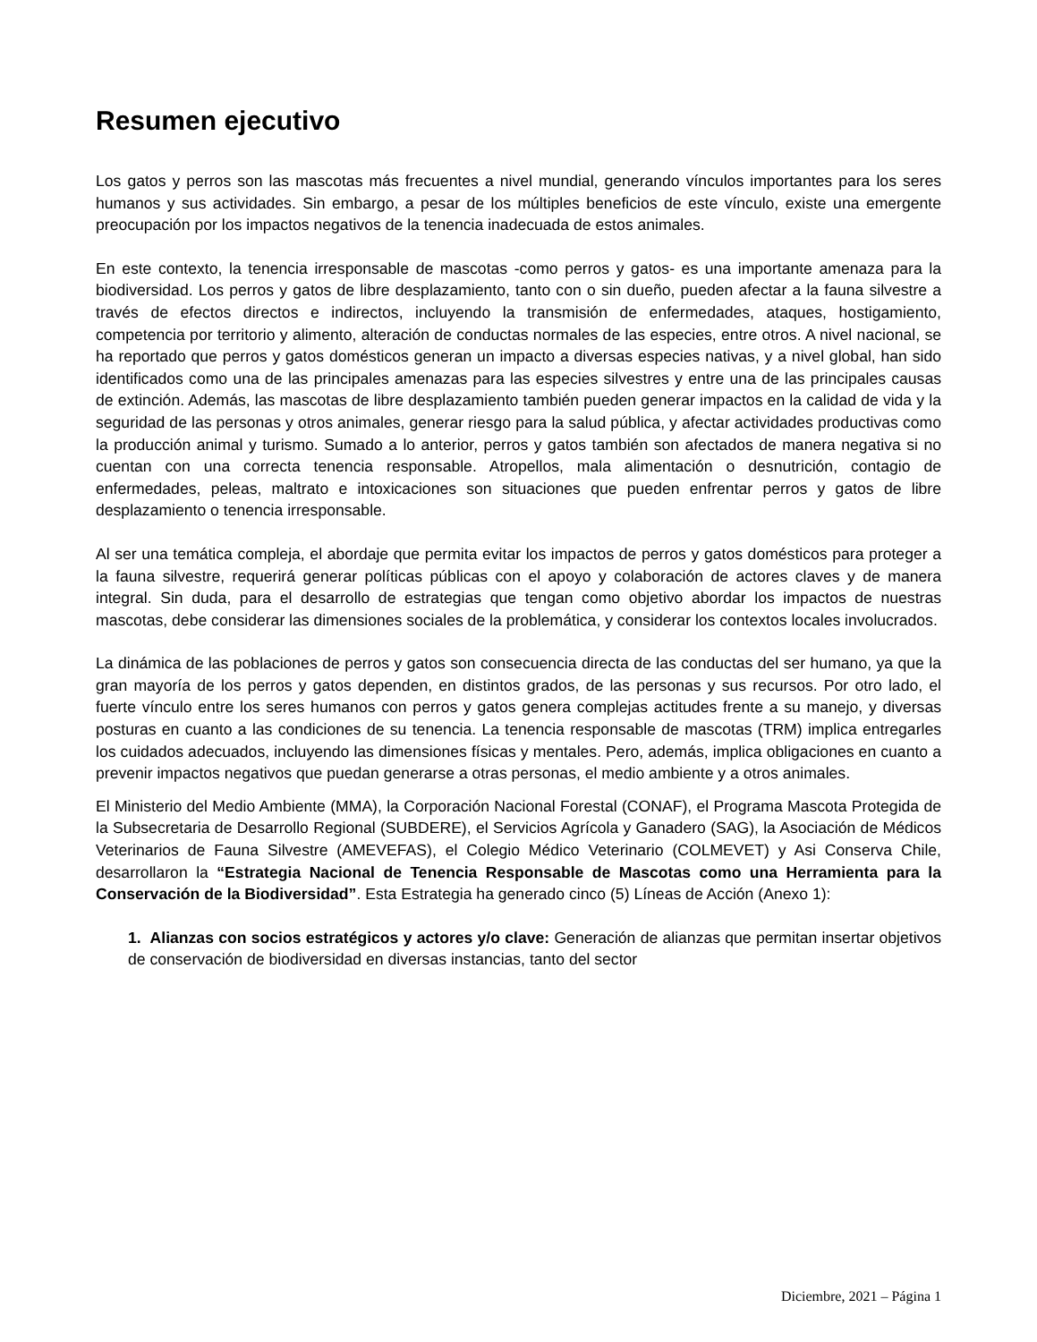Resumen ejecutivo
Los gatos y perros son las mascotas más frecuentes a nivel mundial, generando vínculos importantes para los seres humanos y sus actividades. Sin embargo, a pesar de los múltiples beneficios de este vínculo, existe una emergente preocupación por los impactos negativos de la tenencia inadecuada de estos animales.
En este contexto, la tenencia irresponsable de mascotas -como perros y gatos- es una importante amenaza para la biodiversidad. Los perros y gatos de libre desplazamiento, tanto con o sin dueño, pueden afectar a la fauna silvestre a través de efectos directos e indirectos, incluyendo la transmisión de enfermedades, ataques, hostigamiento, competencia por territorio y alimento, alteración de conductas normales de las especies, entre otros. A nivel nacional, se ha reportado que perros y gatos domésticos generan un impacto a diversas especies nativas, y a nivel global, han sido identificados como una de las principales amenazas para las especies silvestres y entre una de las principales causas de extinción. Además, las mascotas de libre desplazamiento también pueden generar impactos en la calidad de vida y la seguridad de las personas y otros animales, generar riesgo para la salud pública, y afectar actividades productivas como la producción animal y turismo. Sumado a lo anterior, perros y gatos también son afectados de manera negativa si no cuentan con una correcta tenencia responsable. Atropellos, mala alimentación o desnutrición, contagio de enfermedades, peleas, maltrato e intoxicaciones son situaciones que pueden enfrentar perros y gatos de libre desplazamiento o tenencia irresponsable.
Al ser una temática compleja, el abordaje que permita evitar los impactos de perros y gatos domésticos para proteger a la fauna silvestre, requerirá generar políticas públicas con el apoyo y colaboración de actores claves y de manera integral. Sin duda, para el desarrollo de estrategias que tengan como objetivo abordar los impactos de nuestras mascotas, debe considerar las dimensiones sociales de la problemática, y considerar los contextos locales involucrados.
La dinámica de las poblaciones de perros y gatos son consecuencia directa de las conductas del ser humano, ya que la gran mayoría de los perros y gatos dependen, en distintos grados, de las personas y sus recursos. Por otro lado, el fuerte vínculo entre los seres humanos con perros y gatos genera complejas actitudes frente a su manejo, y diversas posturas en cuanto a las condiciones de su tenencia. La tenencia responsable de mascotas (TRM) implica entregarles los cuidados adecuados, incluyendo las dimensiones físicas y mentales. Pero, además, implica obligaciones en cuanto a prevenir impactos negativos que puedan generarse a otras personas, el medio ambiente y a otros animales.
El Ministerio del Medio Ambiente (MMA), la Corporación Nacional Forestal (CONAF), el Programa Mascota Protegida de la Subsecretaria de Desarrollo Regional (SUBDERE), el Servicios Agrícola y Ganadero (SAG), la Asociación de Médicos Veterinarios de Fauna Silvestre (AMEVEFAS), el Colegio Médico Veterinario (COLMEVET) y Asi Conserva Chile, desarrollaron la “Estrategia Nacional de Tenencia Responsable de Mascotas como una Herramienta para la Conservación de la Biodiversidad”. Esta Estrategia ha generado cinco (5) Líneas de Acción (Anexo 1):
1. Alianzas con socios estratégicos y actores y/o clave: Generación de alianzas que permitan insertar objetivos de conservación de biodiversidad en diversas instancias, tanto del sector
Diciembre, 2021 – Página 1